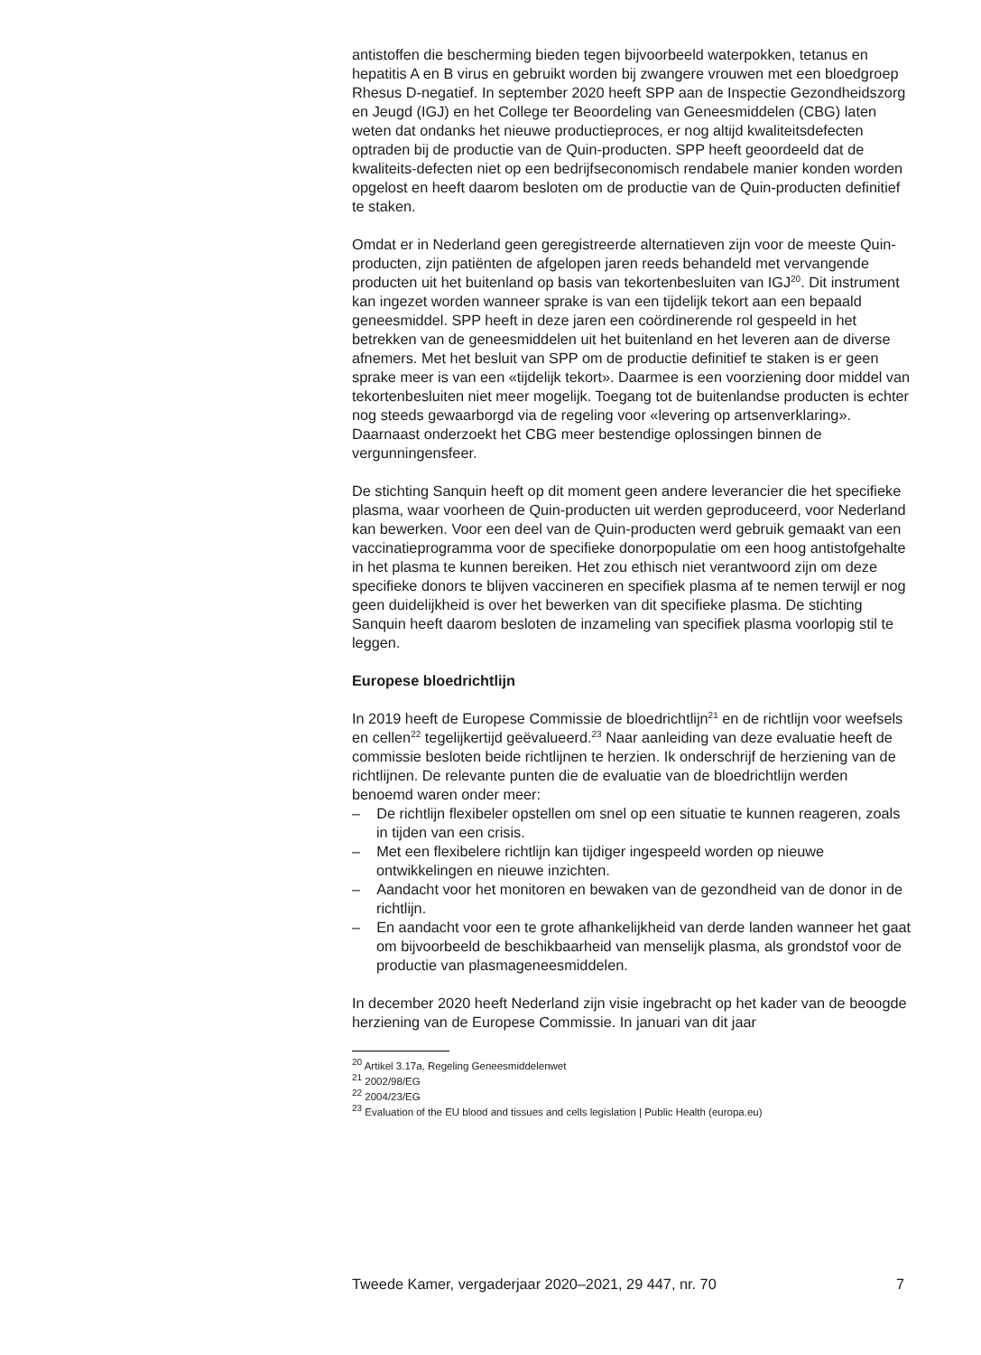antistoffen die bescherming bieden tegen bijvoorbeeld waterpokken, tetanus en hepatitis A en B virus en gebruikt worden bij zwangere vrouwen met een bloedgroep Rhesus D-negatief. In september 2020 heeft SPP aan de Inspectie Gezondheidszorg en Jeugd (IGJ) en het College ter Beoordeling van Geneesmiddelen (CBG) laten weten dat ondanks het nieuwe productieproces, er nog altijd kwaliteitsdefecten optraden bij de productie van de Quin-producten. SPP heeft geoordeeld dat de kwaliteits-defecten niet op een bedrijfseconomisch rendabele manier konden worden opgelost en heeft daarom besloten om de productie van de Quin-producten definitief te staken.
Omdat er in Nederland geen geregistreerde alternatieven zijn voor de meeste Quin-producten, zijn patiënten de afgelopen jaren reeds behandeld met vervangende producten uit het buitenland op basis van tekortenbesluiten van IGJ<sup>20</sup>. Dit instrument kan ingezet worden wanneer sprake is van een tijdelijk tekort aan een bepaald geneesmiddel. SPP heeft in deze jaren een coördinerende rol gespeeld in het betrekken van de geneesmiddelen uit het buitenland en het leveren aan de diverse afnemers. Met het besluit van SPP om de productie definitief te staken is er geen sprake meer is van een «tijdelijk tekort». Daarmee is een voorziening door middel van tekortenbesluiten niet meer mogelijk. Toegang tot de buitenlandse producten is echter nog steeds gewaarborgd via de regeling voor «levering op artsenverklaring». Daarnaast onderzoekt het CBG meer bestendige oplossingen binnen de vergunningensfeer.
De stichting Sanquin heeft op dit moment geen andere leverancier die het specifieke plasma, waar voorheen de Quin-producten uit werden geproduceerd, voor Nederland kan bewerken. Voor een deel van de Quin-producten werd gebruik gemaakt van een vaccinatieprogramma voor de specifieke donorpopulatie om een hoog antistofgehalte in het plasma te kunnen bereiken. Het zou ethisch niet verantwoord zijn om deze specifieke donors te blijven vaccineren en specifiek plasma af te nemen terwijl er nog geen duidelijkheid is over het bewerken van dit specifieke plasma. De stichting Sanquin heeft daarom besloten de inzameling van specifiek plasma voorlopig stil te leggen.
Europese bloedrichtlijn
In 2019 heeft de Europese Commissie de bloedrichtlijn<sup>21</sup> en de richtlijn voor weefsels en cellen<sup>22</sup> tegelijkertijd geëvalueerd.<sup>23</sup> Naar aanleiding van deze evaluatie heeft de commissie besloten beide richtlijnen te herzien. Ik onderschrijf de herziening van de richtlijnen. De relevante punten die de evaluatie van de bloedrichtlijn werden benoemd waren onder meer:
– De richtlijn flexibeler opstellen om snel op een situatie te kunnen reageren, zoals in tijden van een crisis.
– Met een flexibelere richtlijn kan tijdiger ingespeeld worden op nieuwe ontwikkelingen en nieuwe inzichten.
– Aandacht voor het monitoren en bewaken van de gezondheid van de donor in de richtlijn.
– En aandacht voor een te grote afhankelijkheid van derde landen wanneer het gaat om bijvoorbeeld de beschikbaarheid van menselijk plasma, als grondstof voor de productie van plasmageneesmiddelen.
In december 2020 heeft Nederland zijn visie ingebracht op het kader van de beoogde herziening van de Europese Commissie. In januari van dit jaar
<sup>20</sup> Artikel 3.17a, Regeling Geneesmiddelenwet
<sup>21</sup> 2002/98/EG
<sup>22</sup> 2004/23/EG
<sup>23</sup> Evaluation of the EU blood and tissues and cells legislation | Public Health (europa.eu)
Tweede Kamer, vergaderjaar 2020–2021, 29 447, nr. 70 7